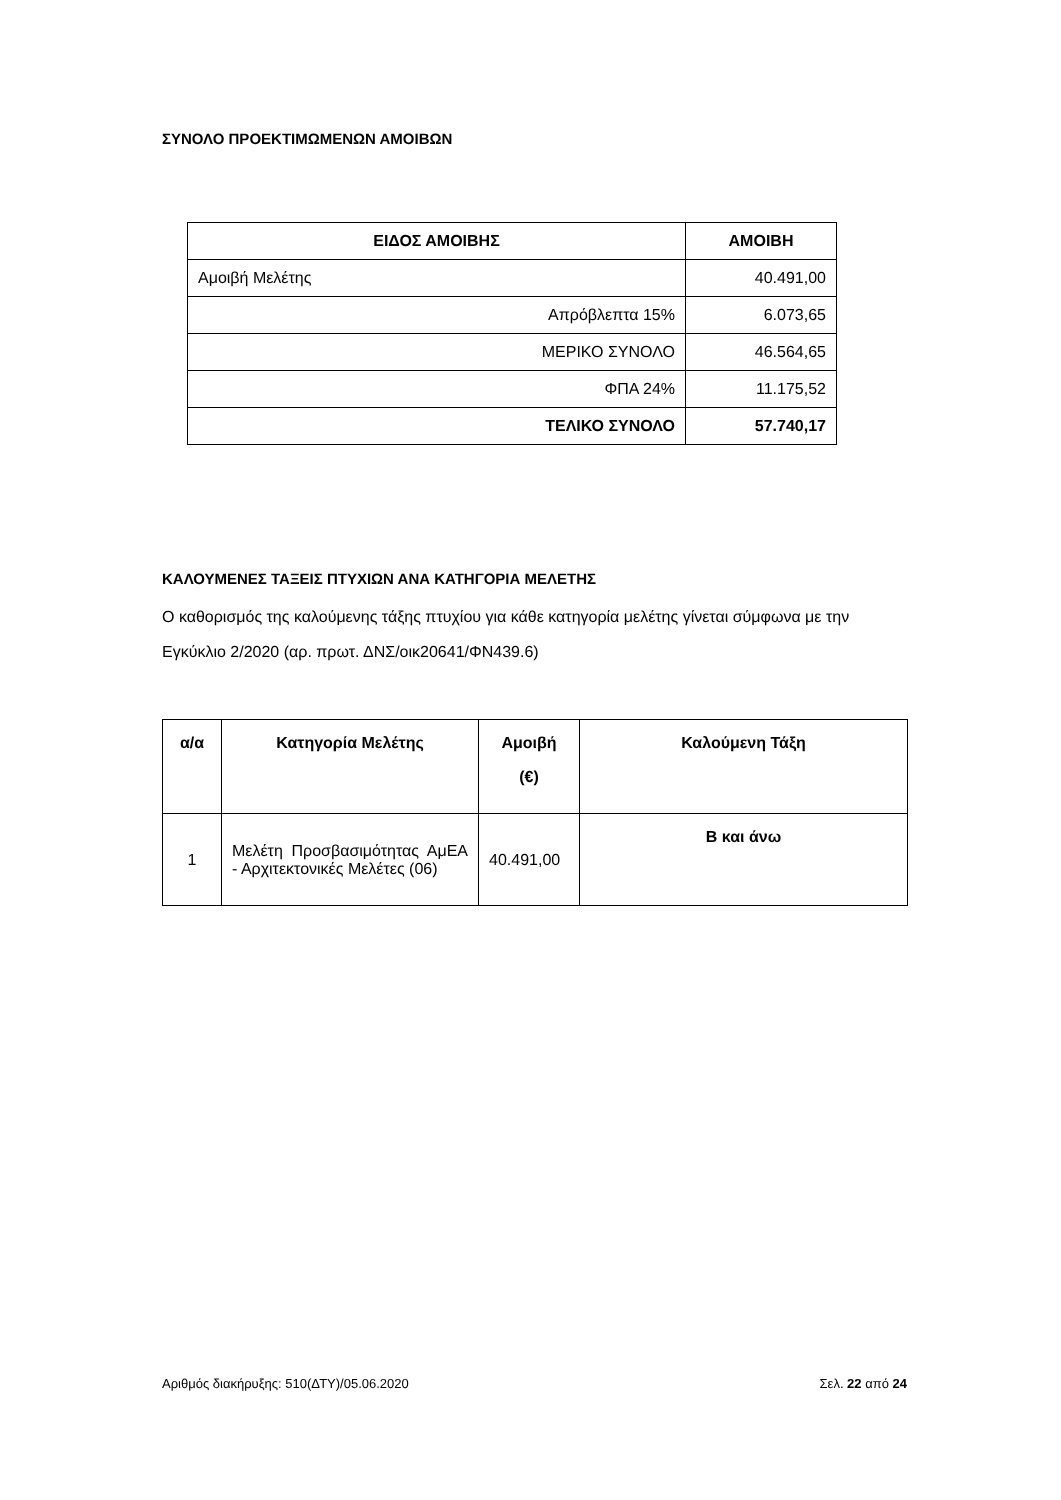ΣΥΝΟΛΟ ΠΡΟΕΚΤΙΜΩΜΕΝΩΝ ΑΜΟΙΒΩΝ
| ΕΙΔΟΣ ΑΜΟΙΒΗΣ | ΑΜΟΙΒΗ |
| --- | --- |
| Αμοιβή Μελέτης | 40.491,00 |
| Απρόβλεπτα 15% | 6.073,65 |
| ΜΕΡΙΚΟ ΣΥΝΟΛΟ | 46.564,65 |
| ΦΠΑ 24% | 11.175,52 |
| ΤΕΛΙΚΟ ΣΥΝΟΛΟ | 57.740,17 |
ΚΑΛΟΥΜΕΝΕΣ ΤΑΞΕΙΣ ΠΤΥΧΙΩΝ ΑΝΑ ΚΑΤΗΓΟΡΙΑ ΜΕΛΕΤΗΣ
Ο καθορισμός της καλούμενης τάξης πτυχίου για κάθε κατηγορία μελέτης γίνεται σύμφωνα με την Εγκύκλιο 2/2020 (αρ. πρωτ. ΔΝΣ/οικ20641/ΦΝ439.6)
| α/α | Κατηγορία Μελέτης | Αμοιβή (€) | Καλούμενη Τάξη |
| --- | --- | --- | --- |
| 1 | Μελέτη Προσβασιμότητας ΑμΕΑ - Αρχιτεκτονικές Μελέτες (06) | 40.491,00 | Β και άνω |
Αριθμός διακήρυξης: 510(ΔΤΥ)/05.06.2020 Σελ. 22 από 24